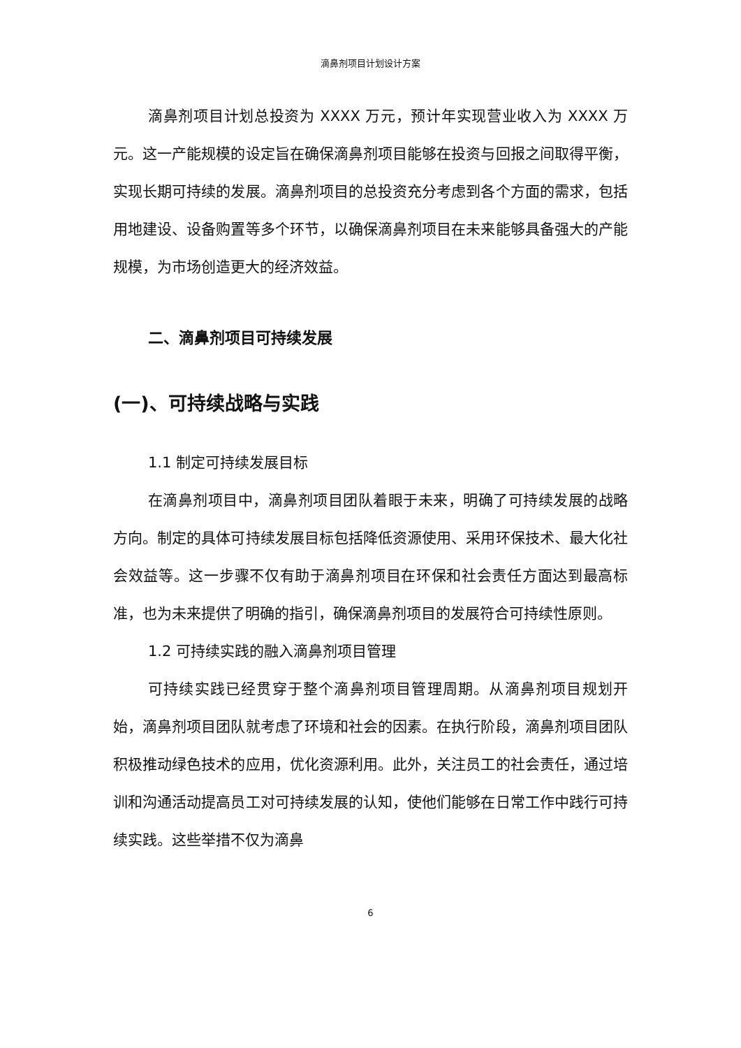滴鼻剂项目计划设计方案
滴鼻剂项目计划总投资为 XXXX 万元，预计年实现营业收入为 XXXX 万元。这一产能规模的设定旨在确保滴鼻剂项目能够在投资与回报之间取得平衡，实现长期可持续的发展。滴鼻剂项目的总投资充分考虑到各个方面的需求，包括用地建设、设备购置等多个环节，以确保滴鼻剂项目在未来能够具备强大的产能规模，为市场创造更大的经济效益。
二、滴鼻剂项目可持续发展
(一)、可持续战略与实践
1.1 制定可持续发展目标
在滴鼻剂项目中，滴鼻剂项目团队着眼于未来，明确了可持续发展的战略方向。制定的具体可持续发展目标包括降低资源使用、采用环保技术、最大化社会效益等。这一步骤不仅有助于滴鼻剂项目在环保和社会责任方面达到最高标准，也为未来提供了明确的指引，确保滴鼻剂项目的发展符合可持续性原则。
1.2 可持续实践的融入滴鼻剂项目管理
可持续实践已经贯穿于整个滴鼻剂项目管理周期。从滴鼻剂项目规划开始，滴鼻剂项目团队就考虑了环境和社会的因素。在执行阶段，滴鼻剂项目团队积极推动绿色技术的应用，优化资源利用。此外，关注员工的社会责任，通过培训和沟通活动提高员工对可持续发展的认知，使他们能够在日常工作中践行可持续实践。这些举措不仅为滴鼻
6